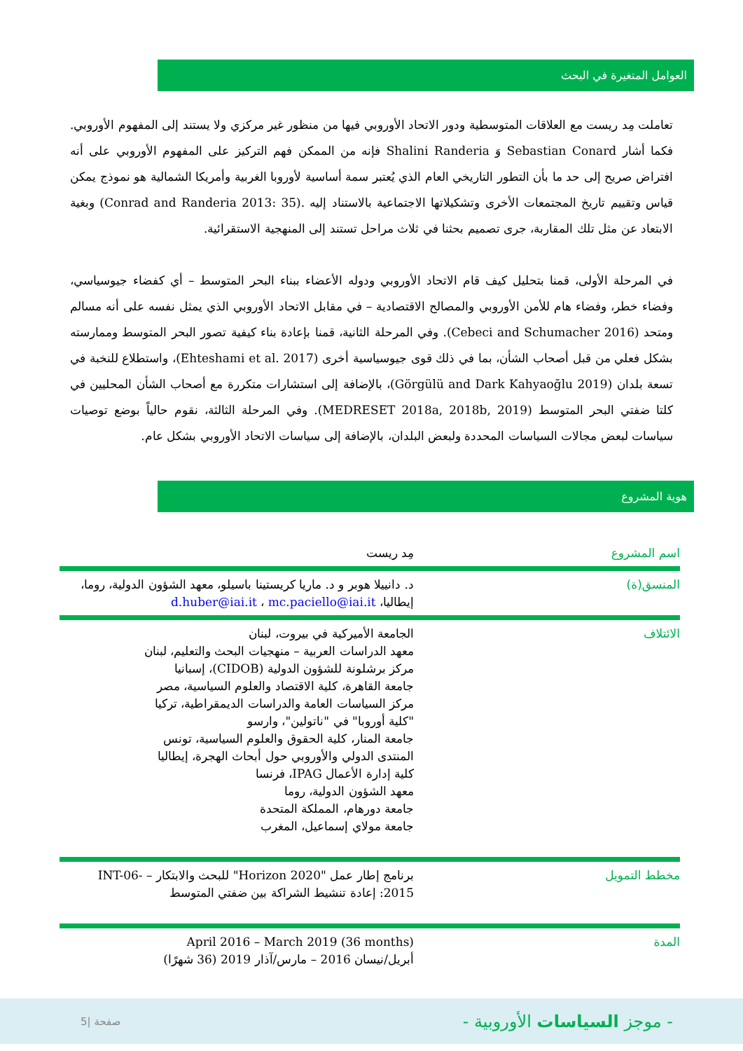العوامل المتغيرة في البحث
تعاملت مِد ريست مع العلاقات المتوسطية ودور الاتحاد الأوروبي فيها من منظور غير مركزي ولا يستند إلى المفهوم الأوروبي. فكما أشار Sebastian Conard وَ Shalini Randeria فإنه من الممكن فهم التركيز على المفهوم الأوروبي على أنه افتراض صريح إلى حد ما بأن التطور التاريخي العام الذي يُعتبر سمة أساسية لأوروبا الغربية وأمريكا الشمالية هو نموذج يمكن قياس وتقييم تاريخ المجتمعات الأخرى وتشكيلاتها الاجتماعية بالاستناد إليه .(Conrad and Randeria 2013: 35) وبغية الابتعاد عن مثل تلك المقاربة، جرى تصميم بحثنا في ثلاث مراحل تستند إلى المنهجية الاستقرائية.
في المرحلة الأولى، قمنا بتحليل كيف قام الاتحاد الأوروبي ودوله الأعضاء ببناء البحر المتوسط – أي كفضاء جيوسياسي، وفضاء خطر، وفضاء هام للأمن الأوروبي والمصالح الاقتصادية – في مقابل الاتحاد الأوروبي الذي يمثل نفسه على أنه مسالم ومتحد (Cebeci and Schumacher 2016). وفي المرحلة الثانية، قمنا بإعادة بناء كيفية تصور البحر المتوسط وممارسته بشكل فعلي من قبل أصحاب الشأن، بما في ذلك قوى جيوسياسية أخرى (Ehteshami et al. 2017)، واستطلاع للنخبة في تسعة بلدان (Görgülü and Dark Kahyaoğlu 2019)، بالإضافة إلى استشارات متكررة مع أصحاب الشأن المحليين في كلتا ضفتي البحر المتوسط (MEDRESET 2018a, 2018b, 2019). وفي المرحلة الثالثة، نقوم حالياً بوضع توصيات سياسات لبعض مجالات السياسات المحددة ولبعض البلدان، بالإضافة إلى سياسات الاتحاد الأوروبي بشكل عام.
هوية المشروع
| اسم المشروع | مِد ريست |
| المنسق(ة) | د. دانييلا هوبر و د. ماريا كريستينا باسيلو، معهد الشؤون الدولية، روما، إيطاليا، d.huber@iai.it ، mc.paciello@iai.it |
| الائتلاف | الجامعة الأميركية في بيروت، لبنان معهد الدراسات العربية – منهجيات البحث والتعليم، لبنان مركز برشلونة للشؤون الدولية (CIDOB)، إسبانيا جامعة القاهرة، كلية الاقتصاد والعلوم السياسية، مصر مركز السياسات العامة والدراسات الديمقراطية، تركيا "كلية أوروبا" في "ناتولين"، وارسو جامعة المنار، كلية الحقوق والعلوم السياسية، تونس المنتدى الدولي والأوروبي حول أبحاث الهجرة، إيطاليا كلية إدارة الأعمال IPAG، فرنسا معهد الشؤون الدولية، روما جامعة دورهام، المملكة المتحدة جامعة مولاي إسماعيل، المغرب |
| مخطط التمويل | برنامج إطار عمل "Horizon 2020" للبحث والابتكار – INT-06-2015: إعادة تنشيط الشراكة بين ضفتي المتوسط |
| المدة | April 2016 – March 2019 (36 months) أبريل/نيسان 2016 – مارس/آذار 2019 (36 شهرًا) |
- موجز السياسات الأوروبية -
5| صفحة